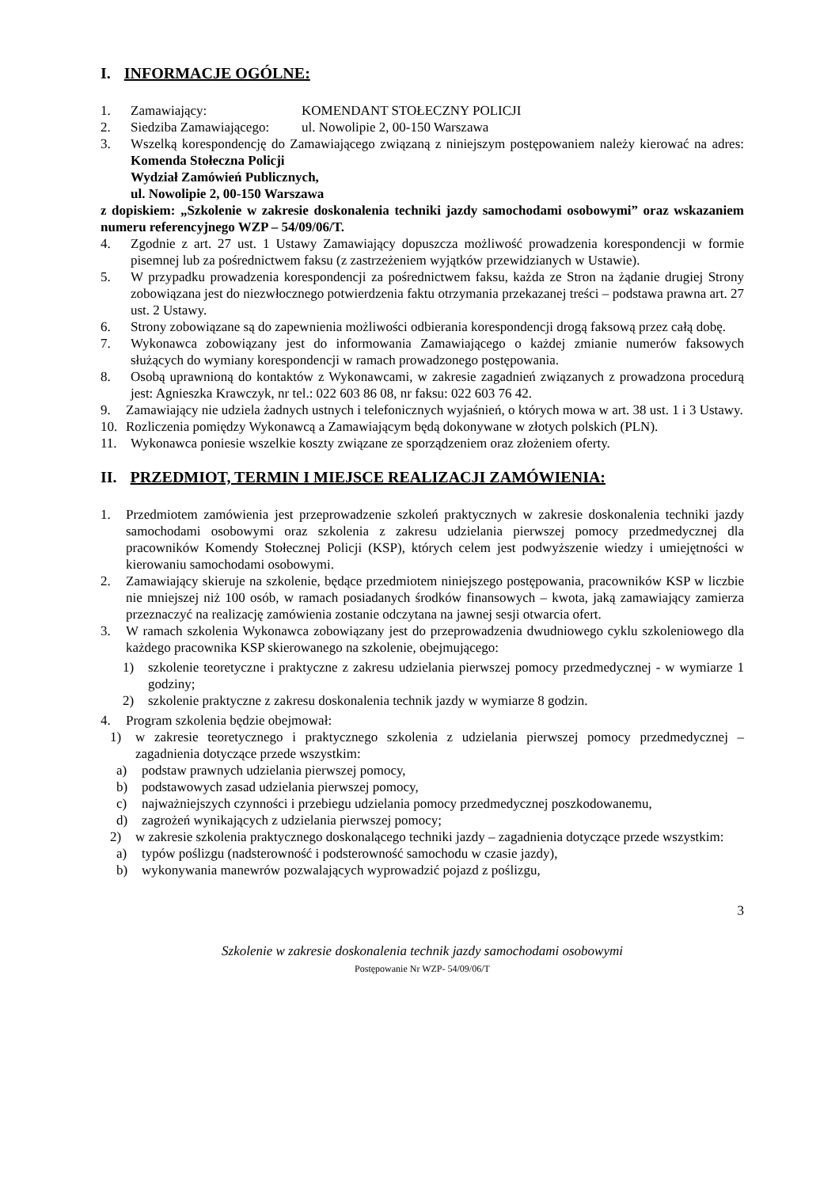I. INFORMACJE OGÓLNE:
1. Zamawiający: KOMENDANT STOŁECZNY POLICJI
2. Siedziba Zamawiającego: ul. Nowolipie 2, 00-150 Warszawa
3. Wszelką korespondencję do Zamawiającego związaną z niniejszym postępowaniem należy kierować na adres: Komenda Stołeczna Policji
Wydział Zamówień Publicznych,
ul. Nowolipie 2, 00-150 Warszawa
z dopiskiem: „Szkolenie w zakresie doskonalenia techniki jazdy samochodami osobowymi” oraz wskazaniem numeru referencyjnego WZP – 54/09/06/T.
4. Zgodnie z art. 27 ust. 1 Ustawy Zamawiający dopuszcza możliwość prowadzenia korespondencji w formie pisemnej lub za pośrednictwem faksu (z zastrzeżeniem wyjątków przewidzianych w Ustawie).
5. W przypadku prowadzenia korespondencji za pośrednictwem faksu, każda ze Stron na żądanie drugiej Strony zobowiązana jest do niezwłocznego potwierdzenia faktu otrzymania przekazanej treści – podstawa prawna art. 27 ust. 2 Ustawy.
6. Strony zobowiązane są do zapewnienia możliwości odbierania korespondencji drogą faksową przez całą dobę.
7. Wykonawca zobowiązany jest do informowania Zamawiającego o każdej zmianie numerów faksowych służących do wymiany korespondencji w ramach prowadzonego postępowania.
8. Osobą uprawnioną do kontaktów z Wykonawcami, w zakresie zagadnień związanych z prowadzona procedurą jest: Agnieszka Krawczyk, nr tel.: 022 603 86 08, nr faksu: 022 603 76 42.
9. Zamawiający nie udziela żadnych ustnych i telefonicznych wyjaśnień, o których mowa w art. 38 ust. 1 i 3 Ustawy.
10. Rozliczenia pomiędzy Wykonawcą a Zamawiającym będą dokonywane w złotych polskich (PLN).
11. Wykonawca poniesie wszelkie koszty związane ze sporządzeniem oraz złożeniem oferty.
II. PRZEDMIOT, TERMIN I MIEJSCE REALIZACJI ZAMÓWIENIA:
1. Przedmiotem zamówienia jest przeprowadzenie szkoleń praktycznych w zakresie doskonalenia techniki jazdy samochodami osobowymi oraz szkolenia z zakresu udzielania pierwszej pomocy przedmedycznej dla pracowników Komendy Stołecznej Policji (KSP), których celem jest podwyższenie wiedzy i umiejętności w kierowaniu samochodami osobowymi.
2. Zamawiający skieruje na szkolenie, będące przedmiotem niniejszego postępowania, pracowników KSP w liczbie nie mniejszej niż 100 osób, w ramach posiadanych środków finansowych – kwota, jaką zamawiający zamierza przeznaczyć na realizację zamówienia zostanie odczytana na jawnej sesji otwarcia ofert.
3. W ramach szkolenia Wykonawca zobowiązany jest do przeprowadzenia dwudniowego cyklu szkoleniowego dla każdego pracownika KSP skierowanego na szkolenie, obejmującego:
1) szkolenie teoretyczne i praktyczne z zakresu udzielania pierwszej pomocy przedmedycznej - w wymiarze 1 godziny;
2) szkolenie praktyczne z zakresu doskonalenia technik jazdy w wymiarze 8 godzin.
4. Program szkolenia będzie obejmował:
1) w zakresie teoretycznego i praktycznego szkolenia z udzielania pierwszej pomocy przedmedycznej – zagadnienia dotyczące przede wszystkim:
a) podstaw prawnych udzielania pierwszej pomocy,
b) podstawowych zasad udzielania pierwszej pomocy,
c) najważniejszych czynności i przebiegu udzielania pomocy przedmedycznej poszkodowanemu,
d) zagrożeń wynikających z udzielania pierwszej pomocy;
2) w zakresie szkolenia praktycznego doskonalącego techniki jazdy – zagadnienia dotyczące przede wszystkim:
a) typów poślizgu (nadsterowność i podsterowność samochodu w czasie jazdy),
b) wykonywania manewrów pozwalających wyprowadzić pojazd z poślizgu,
3
Szkolenie w zakresie doskonalenia technik jazdy samochodami osobowymi
Postępowanie Nr WZP- 54/09/06/T